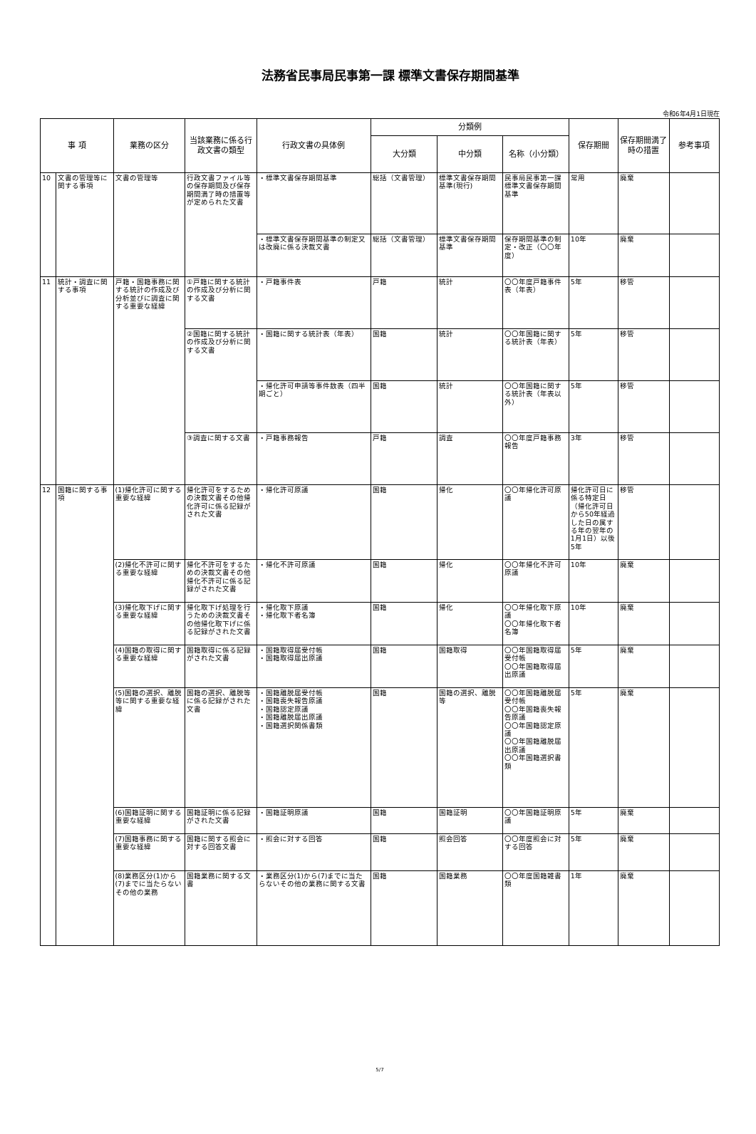法務省民事局民事第一課 標準文書保存期間基準
令和6年4月1日現在
| 事 項 | | 業務の区分 | 当該業務に係る行政文書の類型 | 行政文書の具体例 | 分類例 | | | 保存期間 | 保存期間満了時の措置 | 参考事項 |
| --- | --- | --- | --- | --- | --- | --- | --- | --- | --- | --- |
| | | | | | 大分類 | 中分類 | 名称（小分類） | | | |
| 10 | 文書の管理等に関する事項 | 文書の管理等 | 行政文書ファイル等の保存期間及び保存期間満了時の措置等が定められた文書 | ・標準文書保存期間基準 | 総括（文書管理） | 標準文書保存期間基準(現行) | 民事局民事第一課標準文書保存期間基準 | 常用 | 廃棄 | |
| | | | | ・標準文書保存期間基準の制定又は改廃に係る決裁文書 | 総括（文書管理） | 標準文書保存期間基準 | 保存期間基準の制定・改正（〇〇年度） | 10年 | 廃棄 | |
| 11 | 統計・調査に関する事項 | 戸籍・国籍事務に関する統計の作成及び分析並びに調査に関する重要な経緯 | ①戸籍に関する統計の作成及び分析に関する文書 | ・戸籍事件表 | 戸籍 | 統計 | 〇〇年度戸籍事件表（年表） | 5年 | 移管 | |
| | | | ②国籍に関する統計の作成及び分析に関する文書 | ・国籍に関する統計表（年表） | 国籍 | 統計 | 〇〇年国籍に関する統計表（年表） | 5年 | 移管 | |
| | | | | ・帰化許可申請等事件数表（四半期ごと） | 国籍 | 統計 | 〇〇年国籍に関する統計表（年表以外） | 5年 | 移管 | |
| | | | ③調査に関する文書 | ・戸籍事務報告 | 戸籍 | 調査 | 〇〇年度戸籍事務報告 | 3年 | 移管 | |
| 12 | 国籍に関する事項 | (1)帰化許可に関する重要な経緯 | 帰化許可をするための決裁文書その他帰化許可に係る記録がされた文書 | ・帰化許可原議 | 国籍 | 帰化 | 〇〇年帰化許可原議 | 帰化許可日に係る特定日（帰化許可日から50年経過した日の属する年の翌年の1月1日）以後5年 | 移管 | |
| | | (2)帰化不許可に関する重要な経緯 | 帰化不許可をするための決裁文書その他帰化不許可に係る記録がされた文書 | ・帰化不許可原議 | 国籍 | 帰化 | 〇〇年帰化不許可原議 | 10年 | 廃棄 | |
| | | (3)帰化取下げに関する重要な経緯 | 帰化取下げ処理を行うための決裁文書その他帰化取下げに係る記録がされた文書 | ・帰化取下原議 ・帰化取下者名簿 | 国籍 | 帰化 | 〇〇年帰化取下原議 〇〇年帰化取下者名簿 | 10年 | 廃棄 | |
| | | (4)国籍の取得に関する重要な経緯 | 国籍取得に係る記録がされた文書 | ・国籍取得届受付帳 ・国籍取得届出原議 | 国籍 | 国籍取得 | 〇〇年国籍取得届受付帳 〇〇年国籍取得届出原議 | 5年 | 廃棄 | |
| | | (5)国籍の選択、離脱等に関する重要な経緯 | 国籍の選択、離脱等に係る記録がされた文書 | ・国籍離脱届受付帳 ・国籍喪失報告原議 ・国籍認定原議 ・国籍離脱届出原議 ・国籍選択関係書類 | 国籍 | 国籍の選択、離脱等 | 〇〇年国籍離脱届受付帳 〇〇年国籍喪失報告原議 〇〇年国籍認定原議 〇〇年国籍離脱届出原議 〇〇年国籍選択書類 | 5年 | 廃棄 | |
| | | (6)国籍証明に関する重要な経緯 | 国籍証明に係る記録がされた文書 | ・国籍証明原議 | 国籍 | 国籍証明 | 〇〇年国籍証明原議 | 5年 | 廃棄 | |
| | | (7)国籍事務に関する重要な経緯 | 国籍に関する照会に対する回答文書 | ・照会に対する回答 | 国籍 | 照会回答 | 〇〇年度照会に対する回答 | 5年 | 廃棄 | |
| | | (8)業務区分(1)から(7)までに当たらないその他の業務 | 国籍業務に関する文書 | ・業務区分(1)から(7)までに当たらないその他の業務に関する文書 | 国籍 | 国籍業務 | 〇〇年度国籍雑書類 | 1年 | 廃棄 | |
5/7